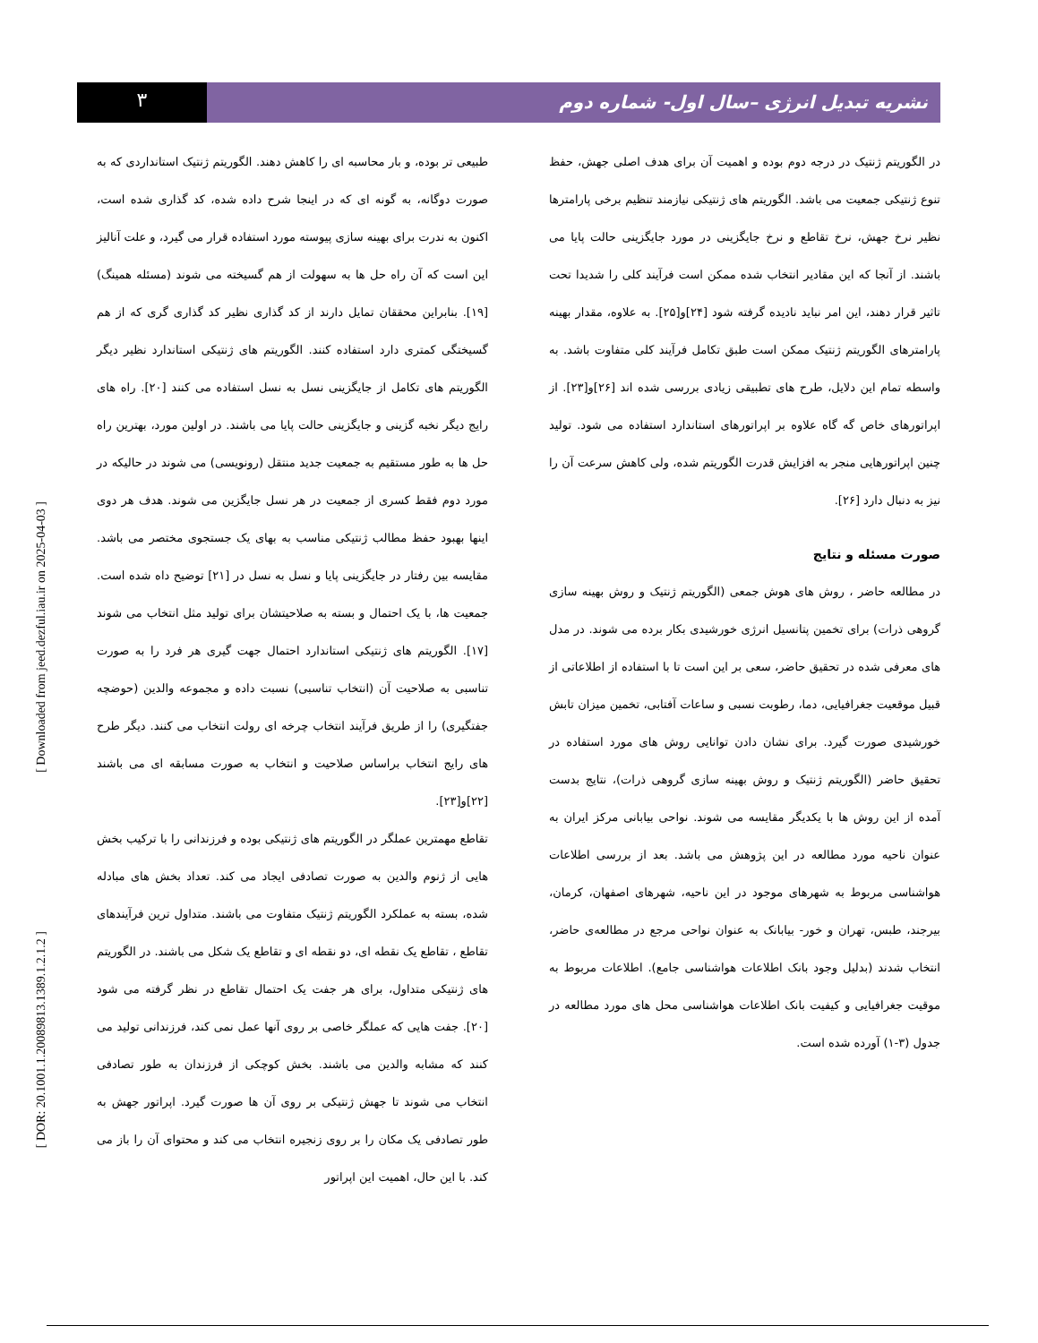۳
نشریه تبدیل انرژی –سال اول- شماره دوم
طبیعی تر بوده، و بار محاسبه ای را کاهش دهند. الگوریتم ژنتیک استانداردی که به صورت دوگانه، به گونه ای که در اینجا شرح داده شده، کد گذاری شده است، اکنون به ندرت برای بهینه سازی پیوسته مورد استفاده قرار می گیرد، و علت آنالیز این است که آن راه حل ها به سهولت از هم گسیخته می شوند (مسئله همینگ) [۱۹]. بنابراین محققان تمایل دارند از کد گذاری نظیر کد گذاری گری که از هم گسیختگی کمتری دارد استفاده کنند. الگوریتم های ژنتیکی استاندارد نظیر دیگر الگوریتم های تکامل از جایگزینی نسل به نسل استفاده می کنند [۲۰]. راه های رایج دیگر نخبه گزینی و جایگزینی حالت پایا می باشند. در اولین مورد، بهترین راه حل ها به طور مستقیم به جمعیت جدید منتقل (رونویسی) می شوند در حالیکه در مورد دوم فقط کسری از جمعیت در هر نسل جایگزین می شوند. هدف هر دوی اینها بهبود حفظ مطالب ژنتیکی مناسب به بهای یک جستجوی مختصر می باشد. مقایسه بین رفتار در جایگزینی پایا و نسل به نسل در [۲۱] توضیح داه شده است. جمعیت ها، با یک احتمال و بسته به صلاحیتشان برای تولید مثل انتخاب می شوند [۱۷]. الگوریتم های ژنتیکی استاندارد احتمال جهت گیری هر فرد را به صورت تناسبی به صلاحیت آن (انتخاب تناسبی) نسبت داده و مجموعه والدین (حوضچه جفتگیری) را از طریق فرآیند انتخاب چرخه ای رولت انتخاب می کنند. دیگر طرح های رایج انتخاب براساس صلاحیت و انتخاب به صورت مسابقه ای می باشند [۲۲]و[۲۳].
تقاطع مهمترین عملگر در الگوریتم های ژنتیکی بوده و فرزندانی را با ترکیب بخش هایی از ژنوم والدین به صورت تصادفی ایجاد می کند. تعداد بخش های مبادله شده، بسته به عملکرد الگوریتم ژنتیک متفاوت می باشند. متداول ترین فرآیندهای تقاطع ، تقاطع یک نقطه ای، دو نقطه ای و تقاطع یک شکل می باشند. در الگوریتم های ژنتیکی متداول، برای هر جفت یک احتمال تقاطع در نظر گرفته می شود [۲۰]. جفت هایی که عملگر خاصی بر روی آنها عمل نمی کند، فرزندانی تولید می کنند که مشابه والدین می باشند. بخش کوچکی از فرزندان به طور تصادفی انتخاب می شوند تا جهش ژنتیکی بر روی آن ها صورت گیرد. اپراتور جهش به طور تصادفی یک مکان را بر روی زنجیره انتخاب می کند و محتوای آن را باز می کند. با این حال، اهمیت این اپراتور
در الگوریتم ژنتیک در درجه دوم بوده و اهمیت آن برای هدف اصلی جهش، حفظ تنوع ژنتیکی جمعیت می باشد. الگوریتم های ژنتیکی نیازمند تنظیم برخی پارامترها نظیر نرخ جهش، نرخ تقاطع و نرخ جایگزینی در مورد جایگزینی حالت پایا می باشند. از آنجا که این مقادیر انتخاب شده ممکن است فرآیند کلی را شدیدا تحت تاثیر قرار دهند، این امر نباید نادیده گرفته شود [۲۴]و[۲۵]. به علاوه، مقدار بهینه پارامترهای الگوریتم ژنتیک ممکن است طبق تکامل فرآیند کلی متفاوت باشد. به واسطه تمام این دلایل، طرح های تطبیقی زیادی بررسی شده اند [۲۶]و[۲۳]. از اپراتورهای خاص گه گاه علاوه بر اپراتورهای استاندارد استفاده می شود. تولید چنین اپراتورهایی منجر به افزایش قدرت الگوریتم شده، ولی کاهش سرعت آن را نیز به دنبال دارد [۲۶].
صورت مسئله و نتایج
در مطالعه حاضر ، روش های هوش جمعی (الگوریتم ژنتیک و روش بهینه سازی گروهی ذرات) برای تخمین پتانسیل انرژی خورشیدی بکار برده می شوند. در مدل های معرفی شده در تحقیق حاضر، سعی بر این است تا با استفاده از اطلاعاتی از قبیل موقعیت جغرافیایی، دما، رطوبت نسبی و ساعات آفتابی، تخمین میزان تابش خورشیدی صورت گیرد. برای نشان دادن توانایی روش های مورد استفاده در تحقیق حاضر (الگوریتم ژنتیک و روش بهینه سازی گروهی ذرات)، نتایج بدست آمده از این روش ها با یکدیگر مقایسه می شوند. نواحی بیابانی مرکز ایران به عنوان ناحیه مورد مطالعه در این پژوهش می باشد. بعد از بررسی اطلاعات هواشناسی مربوط به شهرهای موجود در این ناحیه، شهرهای اصفهان، کرمان، بیرجند، طبس، تهران و خور- بیابانک به عنوان نواحی مرجع در مطالعه‌ی حاضر، انتخاب شدند (بدلیل وجود بانک اطلاعات هواشناسی جامع). اطلاعات مربوط به موقیت جغرافیایی و کیفیت بانک اطلاعات هواشناسی محل های مورد مطالعه در جدول (۳-۱) آورده شده است.
[ Downloaded from jeed.dezful.iau.ir on 2025-04-03 ]
[ DOR: 20.1001.1.20089813.1389.1.2.1.2 ]